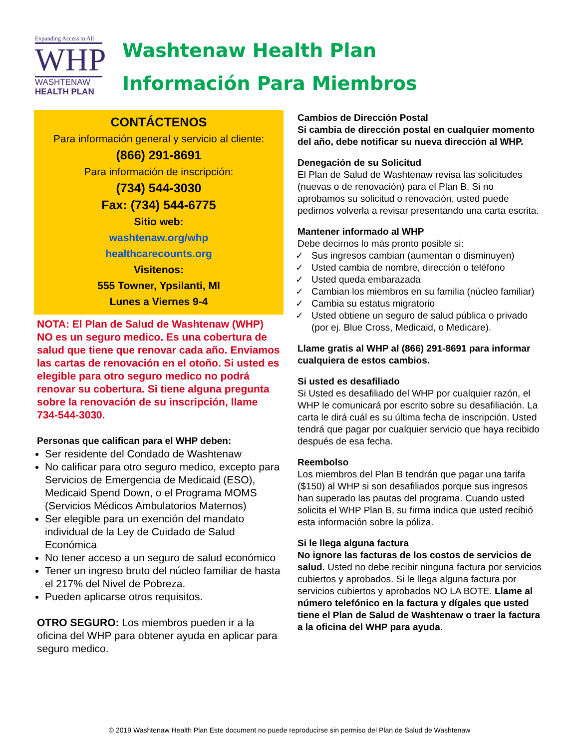Expanding Access to All
WHP
WASHTENAW
HEALTH PLAN
Washtenaw Health Plan
Información Para Miembros
CONTÁCTENOS
Para información general y servicio al cliente:
(866) 291-8691
Para información de inscripción:
(734) 544-3030
Fax: (734) 544-6775
Sitio web:
washtenaw.org/whp
healthcarecounts.org
Visitenos:
555 Towner, Ypsilanti, MI
Lunes a Viernes 9-4
NOTA: El Plan de Salud de Washtenaw (WHP) NO es un seguro medico. Es una cobertura de salud que tiene que renovar cada año. Enviamos las cartas de renovación en el otoño. Si usted es elegible para otro seguro medico no podrá renovar su cobertura. Si tiene alguna pregunta sobre la renovación de su inscripción, llame 734-544-3030.
Personas que califican para el WHP deben:
Ser residente del Condado de Washtenaw
No calificar para otro seguro medico, excepto para Servicios de Emergencia de Medicaid (ESO), Medicaid Spend Down, o el Programa MOMS (Servicios Médicos Ambulatorios Maternos)
Ser elegible para un exención del mandato individual de la Ley de Cuidado de Salud Económica
No tener acceso a un seguro de salud económico
Tener un ingreso bruto del núcleo familiar de hasta el 217% del Nivel de Pobreza.
Pueden aplicarse otros requisitos.
OTRO SEGURO: Los miembros pueden ir a la oficina del WHP para obtener ayuda en aplicar para seguro medico.
Cambios de Dirección Postal
Si cambia de dirección postal en cualquier momento del año, debe notificar su nueva dirección al WHP.
Denegación de su Solicitud
El Plan de Salud de Washtenaw revisa las solicitudes (nuevas o de renovación) para el Plan B. Si no aprobamos su solicitud o renovación, usted puede pedirnos volverla a revisar presentando una carta escrita.
Mantener informado al WHP
Debe decirnos lo más pronto posible si:
Sus ingresos cambian (aumentan o disminuyen)
Usted cambia de nombre, dirección o teléfono
Usted queda embarazada
Cambian los miembros en su familia (núcleo familiar)
Cambia su estatus migratorio
Usted obtiene un seguro de salud pública o privado (por ej. Blue Cross, Medicaid, o Medicare).
Llame gratis al WHP al (866) 291-8691 para informar cualquiera de estos cambios.
Si usted es desafiliado
Si Usted es desafiliado del WHP por cualquier razón, el WHP le comunicará por escrito sobre su desafiliación. La carta le dirá cuál es su última fecha de inscripción. Usted tendrá que pagar por cualquier servicio que haya recibido después de esa fecha.
Reembolso
Los miembros del Plan B tendrán que pagar una tarifa ($150) al WHP si son desafiliados porque sus ingresos han superado las pautas del programa. Cuando usted solicita el WHP Plan B, su firma indica que usted recibió esta información sobre la póliza.
Si le llega alguna factura
No ignore las facturas de los costos de servicios de salud. Usted no debe recibir ninguna factura por servicios cubiertos y aprobados. Si le llega alguna factura por servicios cubiertos y aprobados NO LA BOTE. Llame al número telefónico en la factura y dígales que usted tiene el Plan de Salud de Washtenaw o traer la factura a la oficina del WHP para ayuda.
© 2019 Washtenaw Health Plan Este document no puede reproducirse sin permiso del Plan de Salud de Washtenaw